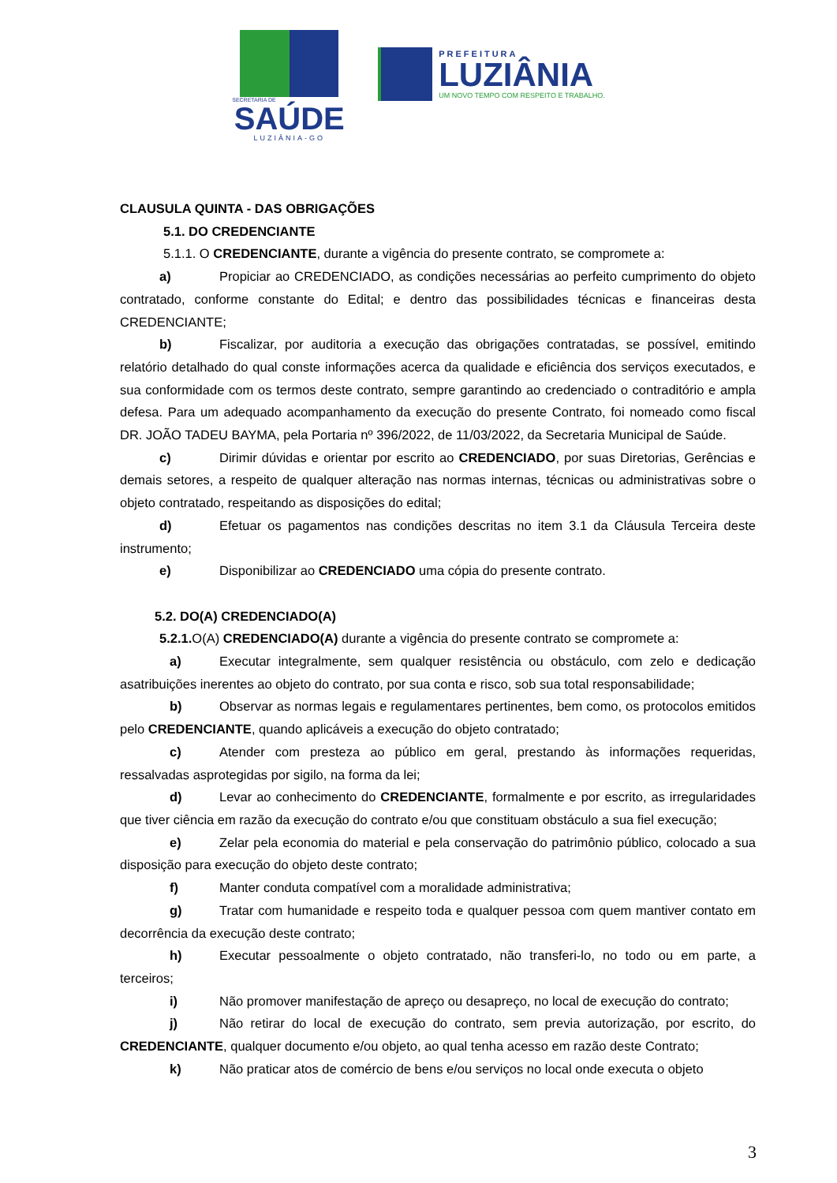SECRETARIA DE
SAÚDE
LUZIÂNIA-GO
PREFEITURA
LUZIÂNIA
UM NOVO TEMPO COM RESPEITO E TRABALHO.
CLAUSULA QUINTA - DAS OBRIGAÇÕES
5.1. DO CREDENCIANTE
5.1.1. O CREDENCIANTE, durante a vigência do presente contrato, se compromete a:
a) Propiciar ao CREDENCIADO, as condições necessárias ao perfeito cumprimento do objeto contratado, conforme constante do Edital; e dentro das possibilidades técnicas e financeiras desta CREDENCIANTE;
b) Fiscalizar, por auditoria a execução das obrigações contratadas, se possível, emitindo relatório detalhado do qual conste informações acerca da qualidade e eficiência dos serviços executados, e sua conformidade com os termos deste contrato, sempre garantindo ao credenciado o contraditório e ampla defesa. Para um adequado acompanhamento da execução do presente Contrato, foi nomeado como fiscal DR. JOÃO TADEU BAYMA, pela Portaria nº 396/2022, de 11/03/2022, da Secretaria Municipal de Saúde.
c) Dirimir dúvidas e orientar por escrito ao CREDENCIADO, por suas Diretorias, Gerências e demais setores, a respeito de qualquer alteração nas normas internas, técnicas ou administrativas sobre o objeto contratado, respeitando as disposições do edital;
d) Efetuar os pagamentos nas condições descritas no item 3.1 da Cláusula Terceira deste instrumento;
e) Disponibilizar ao CREDENCIADO uma cópia do presente contrato.
5.2. DO(A) CREDENCIADO(A)
5.2.1. O(A) CREDENCIADO(A) durante a vigência do presente contrato se compromete a:
a) Executar integralmente, sem qualquer resistência ou obstáculo, com zelo e dedicação asatribuições inerentes ao objeto do contrato, por sua conta e risco, sob sua total responsabilidade;
b) Observar as normas legais e regulamentares pertinentes, bem como, os protocolos emitidos pelo CREDENCIANTE, quando aplicáveis a execução do objeto contratado;
c) Atender com presteza ao público em geral, prestando às informações requeridas, ressalvadas asprotegidas por sigilo, na forma da lei;
d) Levar ao conhecimento do CREDENCIANTE, formalmente e por escrito, as irregularidades que tiver ciência em razão da execução do contrato e/ou que constituam obstáculo a sua fiel execução;
e) Zelar pela economia do material e pela conservação do patrimônio público, colocado a sua disposição para execução do objeto deste contrato;
f) Manter conduta compatível com a moralidade administrativa;
g) Tratar com humanidade e respeito toda e qualquer pessoa com quem mantiver contato em decorrência da execução deste contrato;
h) Executar pessoalmente o objeto contratado, não transferi-lo, no todo ou em parte, a terceiros;
i) Não promover manifestação de apreço ou desapreço, no local de execução do contrato;
j) Não retirar do local de execução do contrato, sem previa autorização, por escrito, do CREDENCIANTE, qualquer documento e/ou objeto, ao qual tenha acesso em razão deste Contrato;
k) Não praticar atos de comércio de bens e/ou serviços no local onde executa o objeto
3